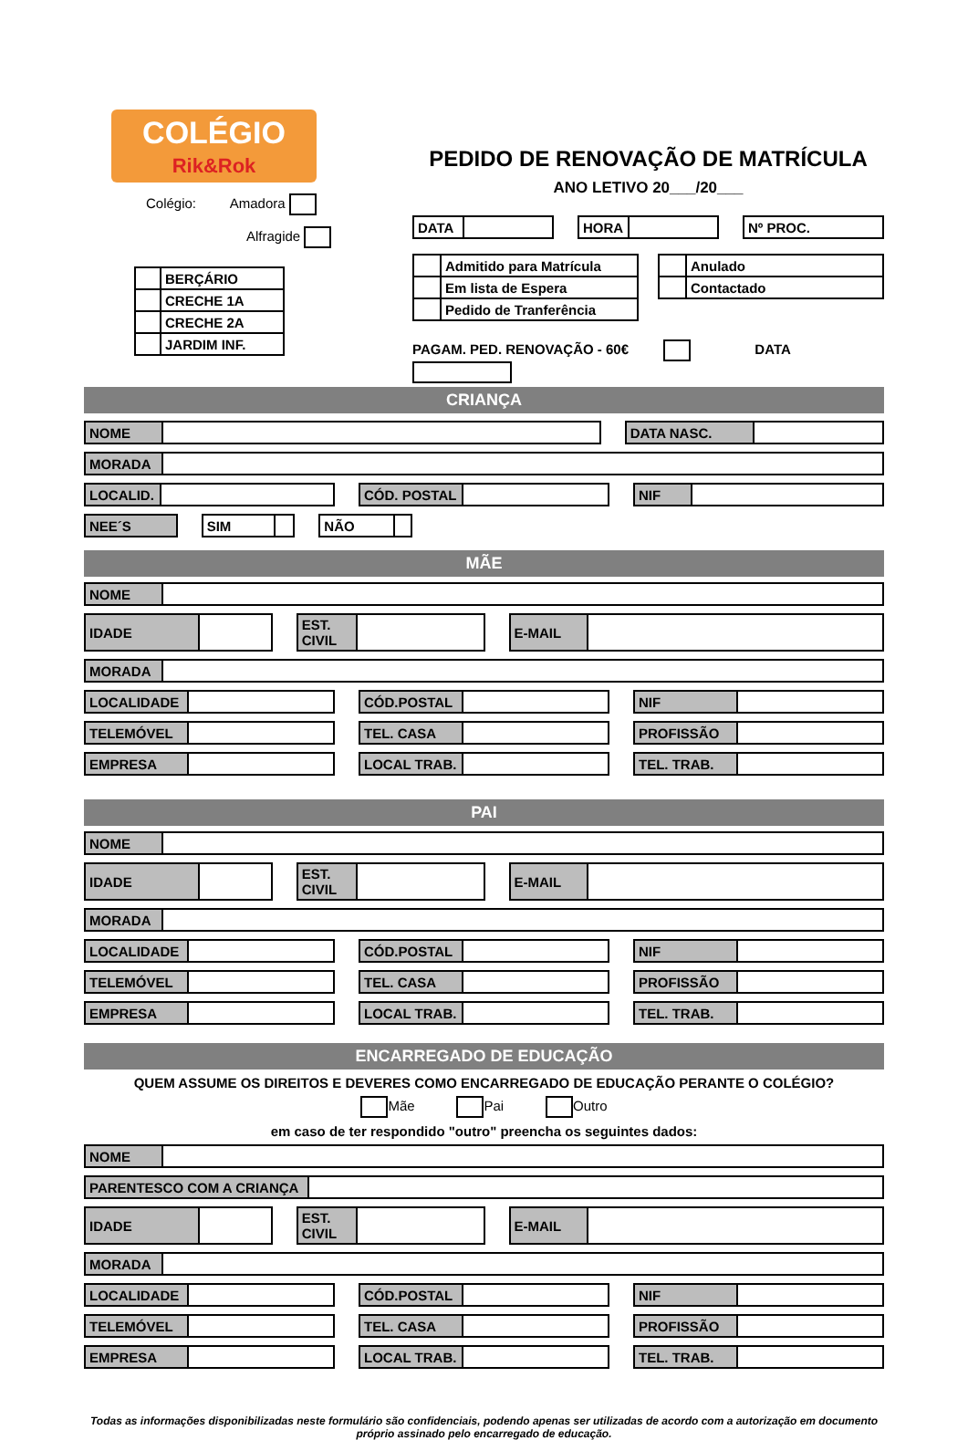COLÉGIO
Rik&Rok
Colégio: Amadora
Alfragide
| | BERÇÁRIO |
| | CRECHE 1A |
| | CRECHE 2A |
| | JARDIM INF. |
PEDIDO DE RENOVAÇÃO DE MATRÍCULA
ANO LETIVO 20___/20___
| DATA | |
| HORA | |
| Nº PROC. |
| | Admitido para Matrícula |
| | Em lista de Espera |
| | Pedido de Tranferência |
| | Anulado |
| | Contactado |
PAGAM. PED. RENOVAÇÃO - 60€ DATA
CRIANÇA
| NOME | |
| DATA NASC. | |
| MORADA | |
| LOCALID. | |
| CÓD. POSTAL | |
| NIF | |
| NEE´S |
| SIM | |
| NÃO | |
MÃE
| NOME | |
| IDADE | |
| EST. CIVIL | |
| E-MAIL | |
| MORADA | |
| LOCALIDADE | |
| CÓD.POSTAL | |
| NIF | |
| TELEMÓVEL | |
| TEL. CASA | |
| PROFISSÃO | |
| EMPRESA | |
| LOCAL TRAB. | |
| TEL. TRAB. | |
PAI
| NOME | |
| IDADE | |
| EST. CIVIL | |
| E-MAIL | |
| MORADA | |
| LOCALIDADE | |
| CÓD.POSTAL | |
| NIF | |
| TELEMÓVEL | |
| TEL. CASA | |
| PROFISSÃO | |
| EMPRESA | |
| LOCAL TRAB. | |
| TEL. TRAB. | |
ENCARREGADO DE EDUCAÇÃO
QUEM ASSUME OS DIREITOS E DEVERES COMO ENCARREGADO DE EDUCAÇÃO PERANTE O COLÉGIO?
Mãe Pai Outro
em caso de ter respondido "outro" preencha os seguintes dados:
| NOME | |
| PARENTESCO COM A CRIANÇA | |
| IDADE | |
| EST. CIVIL | |
| E-MAIL | |
| MORADA | |
| LOCALIDADE | |
| CÓD.POSTAL | |
| NIF | |
| TELEMÓVEL | |
| TEL. CASA | |
| PROFISSÃO | |
| EMPRESA | |
| LOCAL TRAB. | |
| TEL. TRAB. | |
Todas as informações disponibilizadas neste formulário são confidenciais, podendo apenas ser utilizadas de acordo com a autorização em documento próprio assinado pelo encarregado de educação.